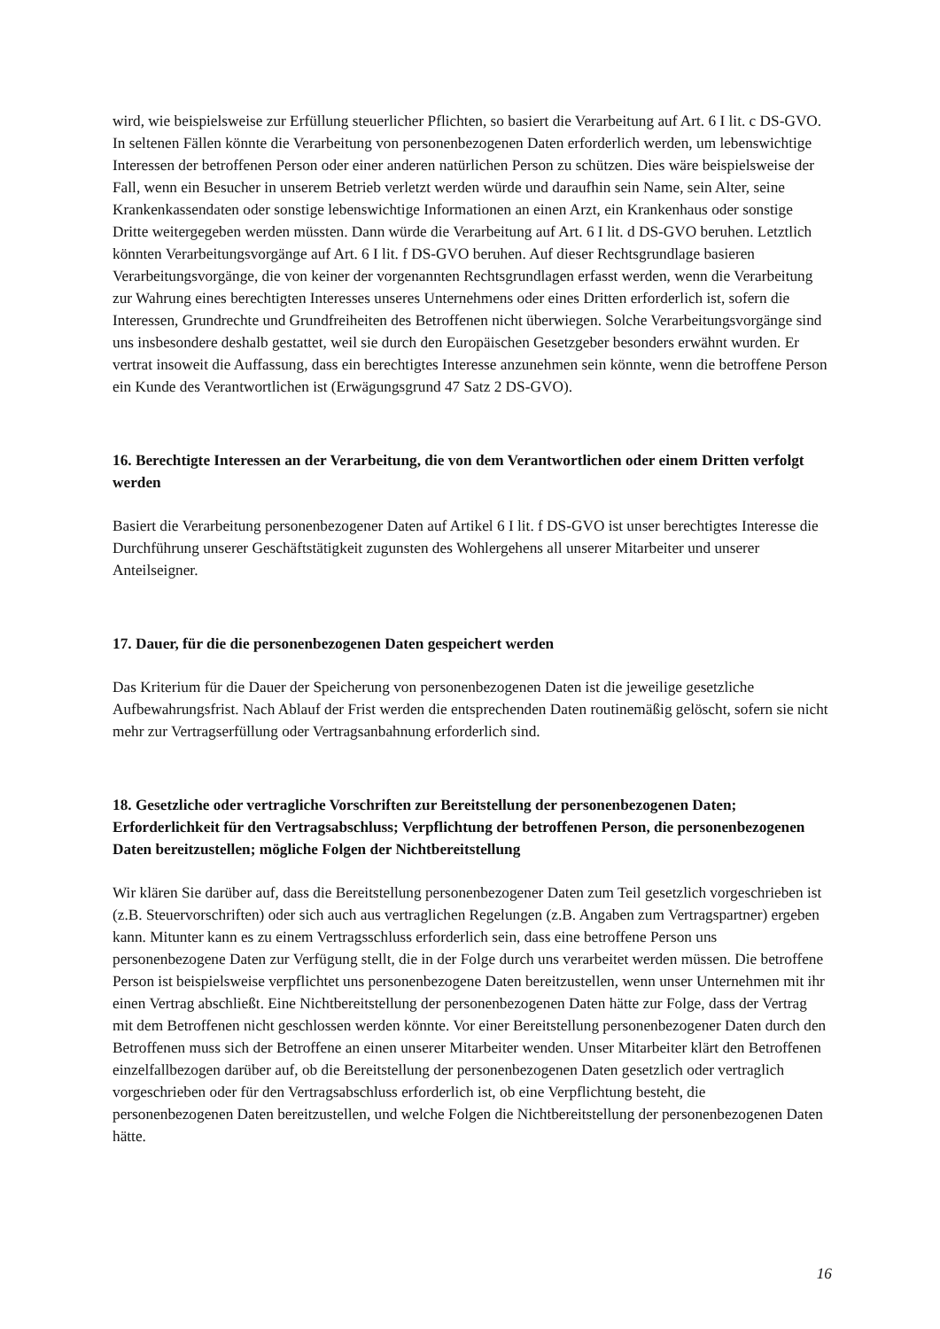wird, wie beispielsweise zur Erfüllung steuerlicher Pflichten, so basiert die Verarbeitung auf Art. 6 I lit. c DS-GVO. In seltenen Fällen könnte die Verarbeitung von personenbezogenen Daten erforderlich werden, um lebenswichtige Interessen der betroffenen Person oder einer anderen natürlichen Person zu schützen. Dies wäre beispielsweise der Fall, wenn ein Besucher in unserem Betrieb verletzt werden würde und daraufhin sein Name, sein Alter, seine Krankenkassendaten oder sonstige lebenswichtige Informationen an einen Arzt, ein Krankenhaus oder sonstige Dritte weitergegeben werden müssten. Dann würde die Verarbeitung auf Art. 6 I lit. d DS-GVO beruhen. Letztlich könnten Verarbeitungsvorgänge auf Art. 6 I lit. f DS-GVO beruhen. Auf dieser Rechtsgrundlage basieren Verarbeitungsvorgänge, die von keiner der vorgenannten Rechtsgrundlagen erfasst werden, wenn die Verarbeitung zur Wahrung eines berechtigten Interesses unseres Unternehmens oder eines Dritten erforderlich ist, sofern die Interessen, Grundrechte und Grundfreiheiten des Betroffenen nicht überwiegen. Solche Verarbeitungsvorgänge sind uns insbesondere deshalb gestattet, weil sie durch den Europäischen Gesetzgeber besonders erwähnt wurden. Er vertrat insoweit die Auffassung, dass ein berechtigtes Interesse anzunehmen sein könnte, wenn die betroffene Person ein Kunde des Verantwortlichen ist (Erwägungsgrund 47 Satz 2 DS-GVO).
16. Berechtigte Interessen an der Verarbeitung, die von dem Verantwortlichen oder einem Dritten verfolgt werden
Basiert die Verarbeitung personenbezogener Daten auf Artikel 6 I lit. f DS-GVO ist unser berechtigtes Interesse die Durchführung unserer Geschäftstätigkeit zugunsten des Wohlergehens all unserer Mitarbeiter und unserer Anteilseigner.
17. Dauer, für die die personenbezogenen Daten gespeichert werden
Das Kriterium für die Dauer der Speicherung von personenbezogenen Daten ist die jeweilige gesetzliche Aufbewahrungsfrist. Nach Ablauf der Frist werden die entsprechenden Daten routinemäßig gelöscht, sofern sie nicht mehr zur Vertragserfüllung oder Vertragsanbahnung erforderlich sind.
18. Gesetzliche oder vertragliche Vorschriften zur Bereitstellung der personenbezogenen Daten; Erforderlichkeit für den Vertragsabschluss; Verpflichtung der betroffenen Person, die personenbezogenen Daten bereitzustellen; mögliche Folgen der Nichtbereitstellung
Wir klären Sie darüber auf, dass die Bereitstellung personenbezogener Daten zum Teil gesetzlich vorgeschrieben ist (z.B. Steuervorschriften) oder sich auch aus vertraglichen Regelungen (z.B. Angaben zum Vertragspartner) ergeben kann. Mitunter kann es zu einem Vertragsschluss erforderlich sein, dass eine betroffene Person uns personenbezogene Daten zur Verfügung stellt, die in der Folge durch uns verarbeitet werden müssen. Die betroffene Person ist beispielsweise verpflichtet uns personenbezogene Daten bereitzustellen, wenn unser Unternehmen mit ihr einen Vertrag abschließt. Eine Nichtbereitstellung der personenbezogenen Daten hätte zur Folge, dass der Vertrag mit dem Betroffenen nicht geschlossen werden könnte. Vor einer Bereitstellung personenbezogener Daten durch den Betroffenen muss sich der Betroffene an einen unserer Mitarbeiter wenden. Unser Mitarbeiter klärt den Betroffenen einzelfallbezogen darüber auf, ob die Bereitstellung der personenbezogenen Daten gesetzlich oder vertraglich vorgeschrieben oder für den Vertragsabschluss erforderlich ist, ob eine Verpflichtung besteht, die personenbezogenen Daten bereitzustellen, und welche Folgen die Nichtbereitstellung der personenbezogenen Daten hätte.
16